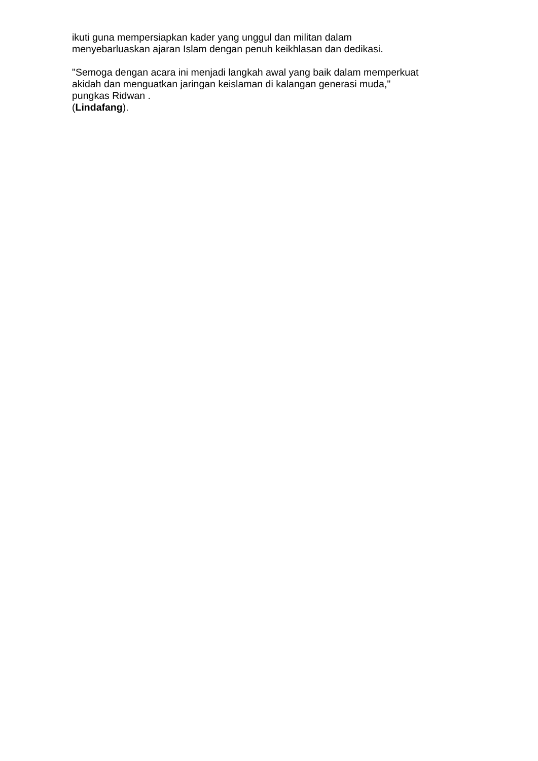ikuti guna mempersiapkan kader yang unggul dan militan dalam
menyebarluaskan ajaran Islam dengan penuh keikhlasan dan dedikasi.
"Semoga dengan acara ini menjadi langkah awal yang baik dalam memperkuat
akidah dan menguatkan jaringan keislaman di kalangan generasi muda,"
pungkas Ridwan .
(Lindafang).